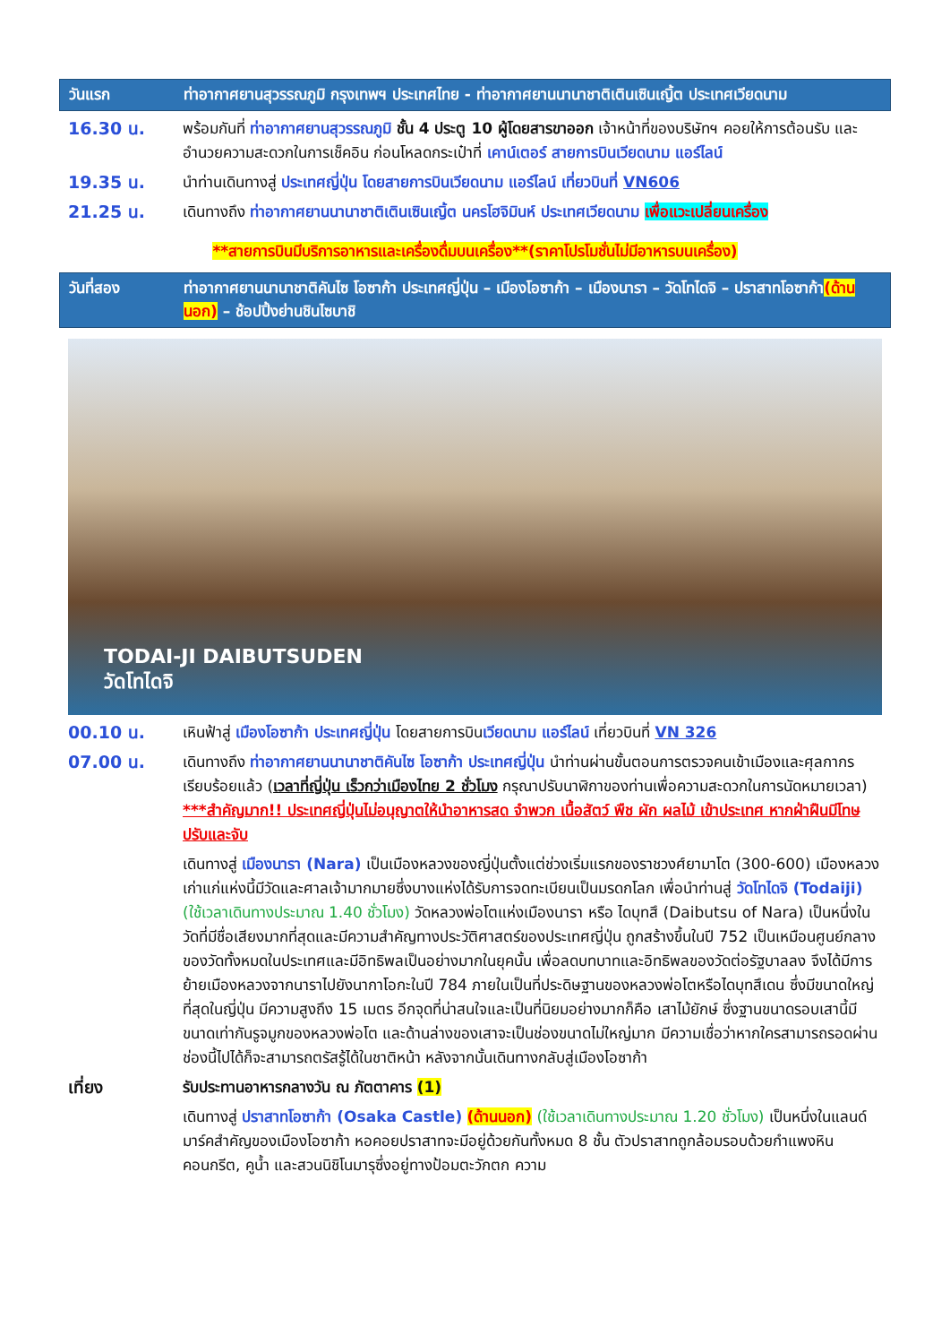วันแรก ท่าอากาศยานสุวรรณภูมิ กรุงเทพฯ ประเทศไทย - ท่าอากาศยานนานาชาติเตินเซินเญิ้ต ประเทศเวียดนาม
16.30 น. พร้อมกันที่ ท่าอากาศยานสุวรรณภูมิ ชั้น 4 ประตู 10 ผู้โดยสารขาออก เจ้าหน้าที่ของบริษัทฯ คอยให้การต้อนรับ และอำนวยความสะดวกในการเช็คอิน ก่อนโหลดกระเป๋าที่ เคาน์เตอร์ สายการบินเวียดนาม แอร์ไลน์
19.35 น. นำท่านเดินทางสู่ ประเทศญี่ปุ่น โดยสายการบินเวียดนาม แอร์ไลน์ เที่ยวบินที่ VN606
21.25 น. เดินทางถึง ท่าอากาศยานนานาชาติเตินเซินเญิ้ต นครโฮจิมินห์ ประเทศเวียดนาม เพื่อแวะเปลี่ยนเครื่อง
**สายการบินมีบริการอาหารและเครื่องดื่มบนเครื่อง**(ราคาโปรโมชั่นไม่มีอาหารบนเครื่อง)
วันที่สอง ท่าอากาศยานนานาชาติคันไซ โอซาก้า ประเทศญี่ปุ่น – เมืองโอซาก้า – เมืองนารา – วัดโทไดจิ – ปราสาทโอซาก้า(ด้านนอก) – ช้อปปิ้งย่านชินไซบาชิ
TODAI-JI DAIBUTSUDEN
วัดโทไดจิ
00.10 น. เหินฟ้าสู่ เมืองโอซาก้า ประเทศญี่ปุ่น โดยสายการบินเวียดนาม แอร์ไลน์ เที่ยวบินที่ VN 326
07.00 น. เดินทางถึง ท่าอากาศยานนานาชาติคันไซ โอซาก้า ประเทศญี่ปุ่น นำท่านผ่านขั้นตอนการตรวจคนเข้าเมืองและศุลกากร เรียบร้อยแล้ว (เวลาที่ญี่ปุ่น เร็วกว่าเมืองไทย 2 ชั่วโมง กรุณาปรับนาฬิกาของท่านเพื่อความสะดวกในการนัดหมายเวลา) ***สำคัญมาก!! ประเทศญี่ปุ่นไม่อนุญาตให้นำอาหารสด จำพวก เนื้อสัตว์ พืช ผัก ผลไม้ เข้าประเทศ หากฝ่าฝืนมีโทษปรับและจับ
เดินทางสู่ เมืองนารา (Nara) เป็นเมืองหลวงของญี่ปุ่นตั้งแต่ช่วงเริ่มแรกของราชวงศ์ยามาโต (300-600) เมืองหลวงเก่าแก่แห่งนี้มีวัดและศาลเจ้ามากมายซึ่งบางแห่งได้รับการจดทะเบียนเป็นมรดกโลก เพื่อนำท่านสู่ วัดโทไดจิ (Todaiji) (ใช้เวลาเดินทางประมาณ 1.40 ชั่วโมง) วัดหลวงพ่อโตแห่งเมืองนารา หรือ ไดบุทสึ (Daibutsu of Nara) เป็นหนึ่งในวัดที่มีชื่อเสียงมากที่สุดและมีความสำคัญทางประวัติศาสตร์ของประเทศญี่ปุ่น ถูกสร้างขึ้นในปี 752 เป็นเหมือนศูนย์กลางของวัดทั้งหมดในประเทศและมีอิทธิพลเป็นอย่างมากในยุคนั้น เพื่อลดบทบาทและอิทธิพลของวัดต่อรัฐบาลลง จึงได้มีการย้ายเมืองหลวงจากนาราไปยังนากาโอกะในปี 784 ภายในเป็นที่ประดิษฐานของหลวงพ่อโตหรือไดบุทสึเดน ซึ่งมีขนาดใหญ่ที่สุดในญี่ปุ่น มีความสูงถึง 15 เมตร อีกจุดที่น่าสนใจและเป็นที่นิยมอย่างมากก็คือ เสาไม้ยักษ์ ซึ่งฐานขนาดรอบเสานี้มีขนาดเท่ากันรูจมูกของหลวงพ่อโต และด้านล่างของเสาจะเป็นช่องขนาดไม่ใหญ่มาก มีความเชื่อว่าหากใครสามารถรอดผ่านช่องนี้ไปได้ก็จะสามารถตรัสรู้ได้ในชาติหน้า หลังจากนั้นเดินทางกลับสู่เมืองโอซาก้า
เที่ยง รับประทานอาหารกลางวัน ณ ภัตตาคาร (1)
เดินทางสู่ ปราสาทโอซาก้า (Osaka Castle) (ด้านนอก) (ใช้เวลาเดินทางประมาณ 1.20 ชั่วโมง) เป็นหนึ่งในแลนด์มาร์คสำคัญของเมืองโอซาก้า หอคอยปราสาทจะมีอยู่ด้วยกันทั้งหมด 8 ชั้น ตัวปราสาทถูกล้อมรอบด้วยกำแพงหินคอนกรีต, คูน้ำ และสวนนิชิโนมารุซึ่งอยู่ทางป้อมตะวักตก ความ